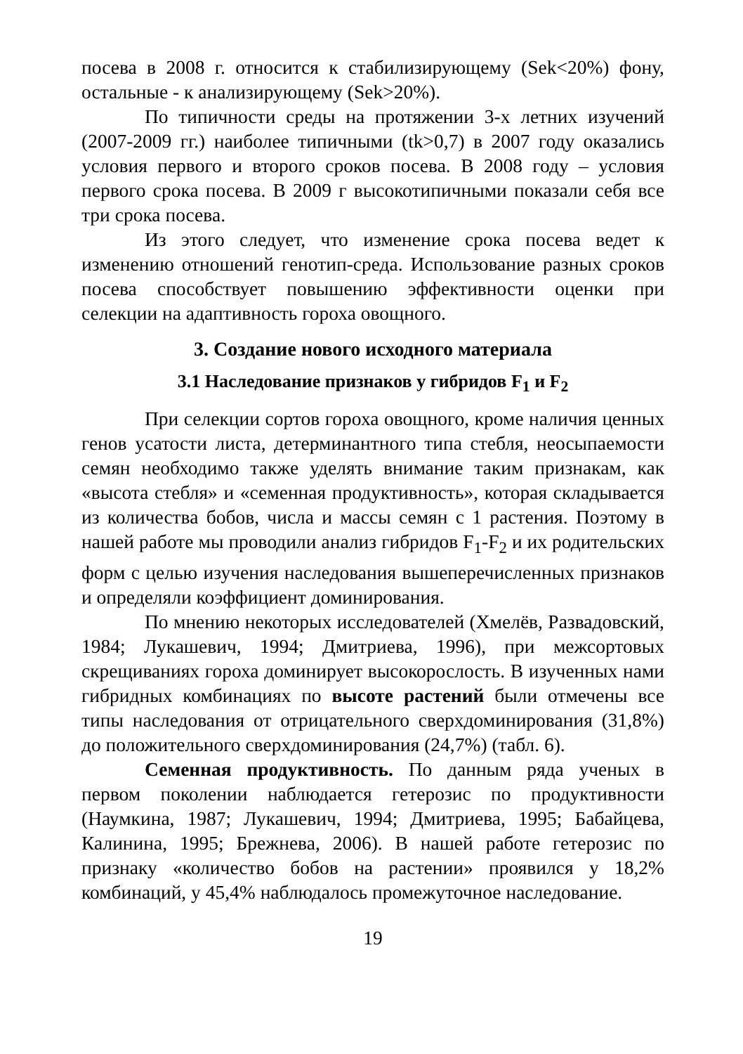посева в 2008 г. относится к стабилизирующему (Sek<20%) фону, остальные - к анализирующему (Sek>20%).
По типичности среды на протяжении 3-х летних изучений (2007-2009 гг.) наиболее типичными (tk>0,7) в 2007 году оказались условия первого и второго сроков посева. В 2008 году – условия первого срока посева. В 2009 г высокотипичными показали себя все три срока посева.
Из этого следует, что изменение срока посева ведет к изменению отношений генотип-среда. Использование разных сроков посева способствует повышению эффективности оценки при селекции на адаптивность гороха овощного.
3. Создание нового исходного материала
3.1 Наследование признаков у гибридов F<sub>1</sub> и F<sub>2</sub>
При селекции сортов гороха овощного, кроме наличия ценных генов усатости листа, детерминантного типа стебля, неосыпаемости семян необходимо также уделять внимание таким признакам, как «высота стебля» и «семенная продуктивность», которая складывается из количества бобов, числа и массы семян с 1 растения. Поэтому в нашей работе мы проводили анализ гибридов F<sub>1</sub>-F<sub>2</sub> и их родительских форм с целью изучения наследования вышеперечисленных признаков и определяли коэффициент доминирования.
По мнению некоторых исследователей (Хмелёв, Развадовский, 1984; Лукашевич, 1994; Дмитриева, 1996), при межсортовых скрещиваниях гороха доминирует высокорослость. В изученных нами гибридных комбинациях по высоте растений были отмечены все типы наследования от отрицательного сверхдоминирования (31,8%) до положительного сверхдоминирования (24,7%) (табл. 6).
Семенная продуктивность. По данным ряда ученых в первом поколении наблюдается гетерозис по продуктивности (Наумкина, 1987; Лукашевич, 1994; Дмитриева, 1995; Бабайцева, Калинина, 1995; Брежнева, 2006). В нашей работе гетерозис по признаку «количество бобов на растении» проявился у 18,2% комбинаций, у 45,4% наблюдалось промежуточное наследование.
19